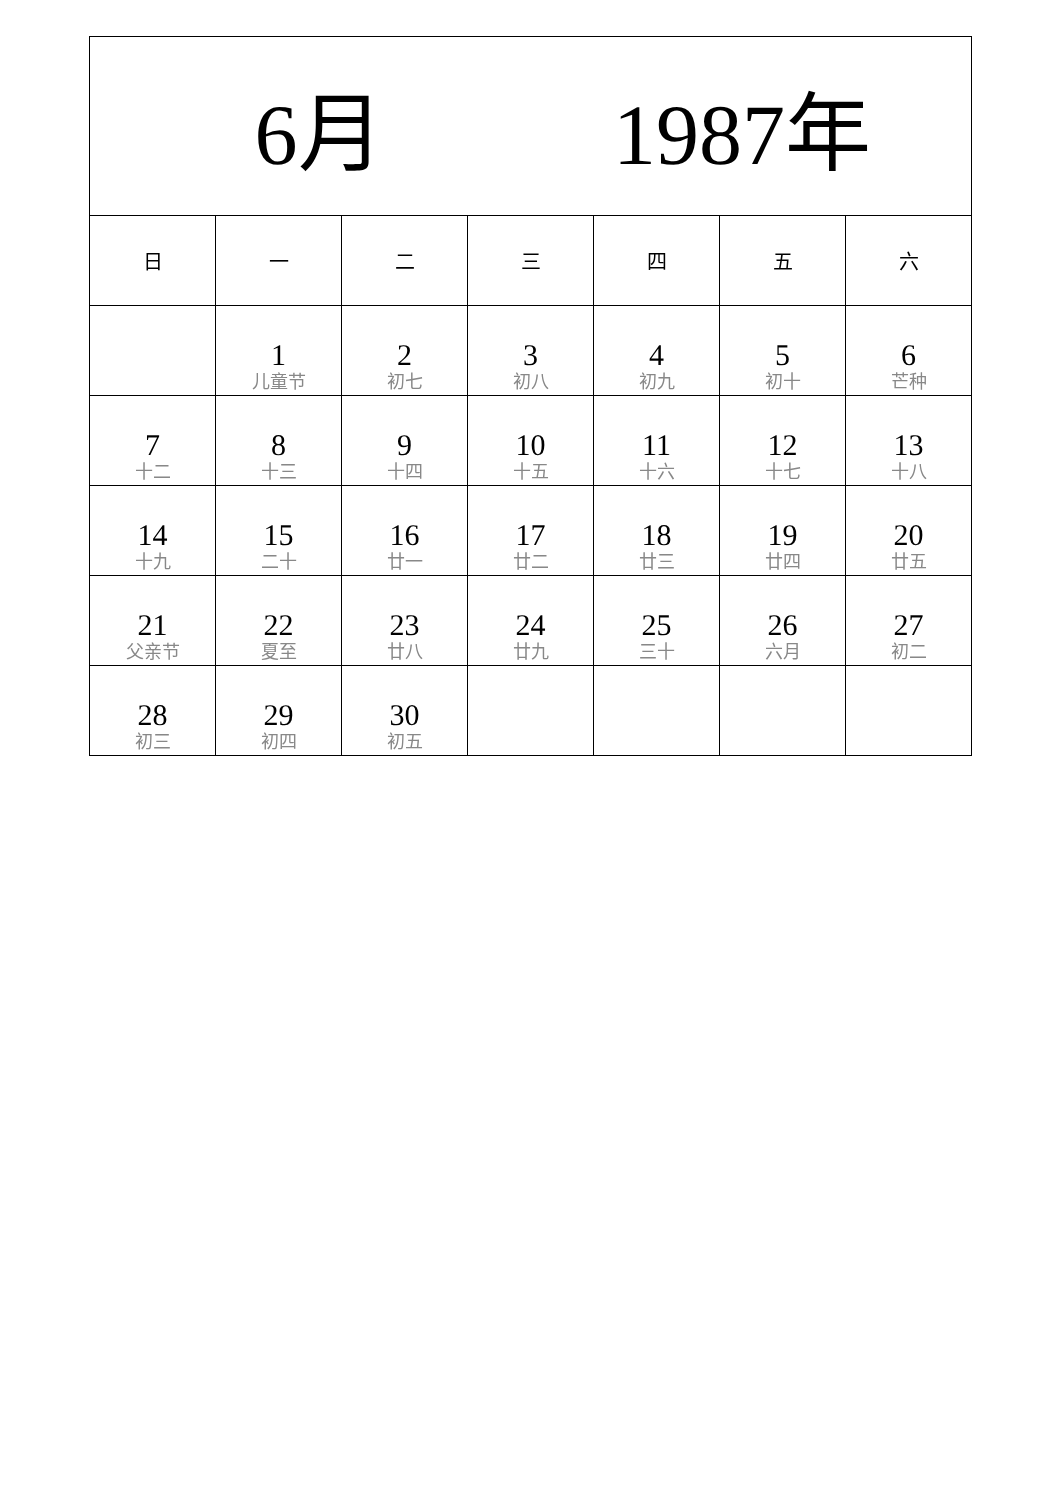| 6月 1987年 | | | | | | |
| --- | --- | --- | --- | --- | --- | --- |
| 日 | 一 | 二 | 三 | 四 | 五 | 六 |
| | 1 儿童节 | 2 初七 | 3 初八 | 4 初九 | 5 初十 | 6 芒种 |
| 7 十二 | 8 十三 | 9 十四 | 10 十五 | 11 十六 | 12 十七 | 13 十八 |
| 14 十九 | 15 二十 | 16 廿一 | 17 廿二 | 18 廿三 | 19 廿四 | 20 廿五 |
| 21 父亲节 | 22 夏至 | 23 廿八 | 24 廿九 | 25 三十 | 26 六月 | 27 初二 |
| 28 初三 | 29 初四 | 30 初五 | | | | |